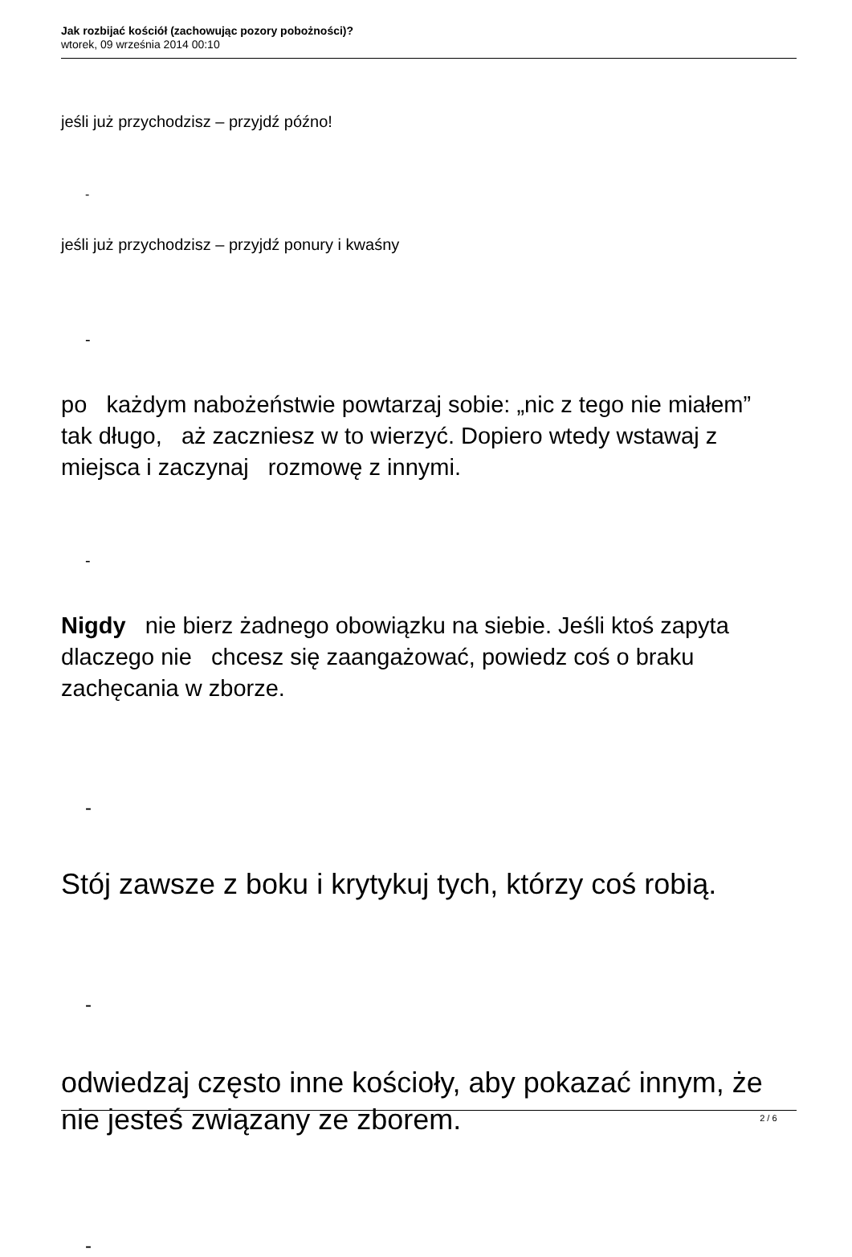Jak rozbijać kościół (zachowując pozory pobożności)?
wtorek, 09 września 2014 00:10
jeśli już przychodzisz – przyjdź późno!
-
jeśli już przychodzisz – przyjdź ponury i kwaśny
-
po każdym nabożeństwie powtarzaj sobie: „nic z tego nie miałem” tak długo, aż zaczniesz w to wierzyć. Dopiero wtedy wstawaj z miejsca i zaczynaj rozmowę z innymi.
-
Nigdy nie bierz żadnego obowiązku na siebie. Jeśli ktoś zapyta dlaczego nie chcesz się zaangażować, powiedz coś o braku zachęcania w zborze.
-
Stój zawsze z boku i krytykuj tych, którzy coś robią.
-
odwiedzaj często inne kościoły, aby pokazać innym, że nie jesteś związany ze zborem.
-
2 / 6